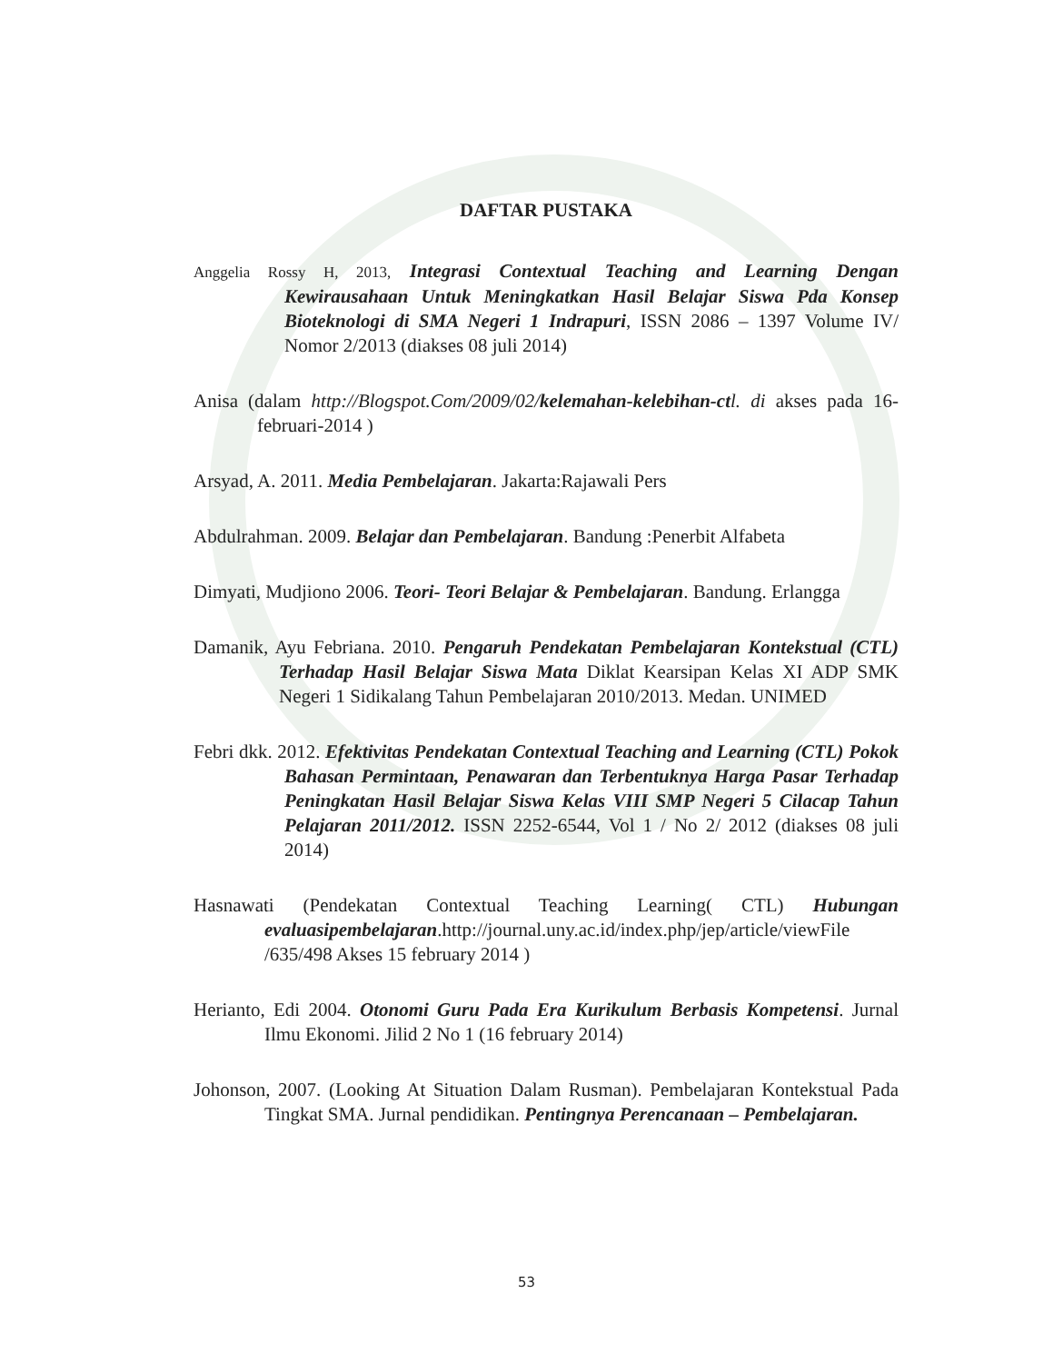DAFTAR PUSTAKA
Anggelia Rossy H, 2013, Integrasi Contextual Teaching and Learning Dengan Kewirausahaan Untuk Meningkatkan Hasil Belajar Siswa Pda Konsep Bioteknologi di SMA Negeri 1 Indrapuri, ISSN 2086 – 1397 Volume IV/ Nomor 2/2013 (diakses 08 juli 2014)
Anisa (dalam http://Blogspot.Com/2009/02/kelemahan-kelebihan-ctl. di akses pada 16-februari-2014 )
Arsyad, A. 2011. Media Pembelajaran. Jakarta:Rajawali Pers
Abdulrahman. 2009. Belajar dan Pembelajaran. Bandung :Penerbit Alfabeta
Dimyati, Mudjiono 2006. Teori- Teori Belajar & Pembelajaran. Bandung. Erlangga
Damanik, Ayu Febriana. 2010. Pengaruh Pendekatan Pembelajaran Kontekstual (CTL) Terhadap Hasil Belajar Siswa Mata Diklat Kearsipan Kelas XI ADP SMK Negeri 1 Sidikalang Tahun Pembelajaran 2010/2013. Medan. UNIMED
Febri dkk. 2012. Efektivitas Pendekatan Contextual Teaching and Learning (CTL) Pokok Bahasan Permintaan, Penawaran dan Terbentuknya Harga Pasar Terhadap Peningkatan Hasil Belajar Siswa Kelas VIII SMP Negeri 5 Cilacap Tahun Pelajaran 2011/2012. ISSN 2252-6544, Vol 1 / No 2/ 2012 (diakses 08 juli 2014)
Hasnawati (Pendekatan Contextual Teaching Learning( CTL) Hubungan evaluasipembelajaran.http://journal.uny.ac.id/index.php/jep/article/viewFile /635/498 Akses 15 february 2014 )
Herianto, Edi 2004. Otonomi Guru Pada Era Kurikulum Berbasis Kompetensi. Jurnal Ilmu Ekonomi. Jilid 2 No 1 (16 february 2014)
Johonson, 2007. (Looking At Situation Dalam Rusman). Pembelajaran Kontekstual Pada Tingkat SMA. Jurnal pendidikan. Pentingnya Perencanaan – Pembelajaran.
53